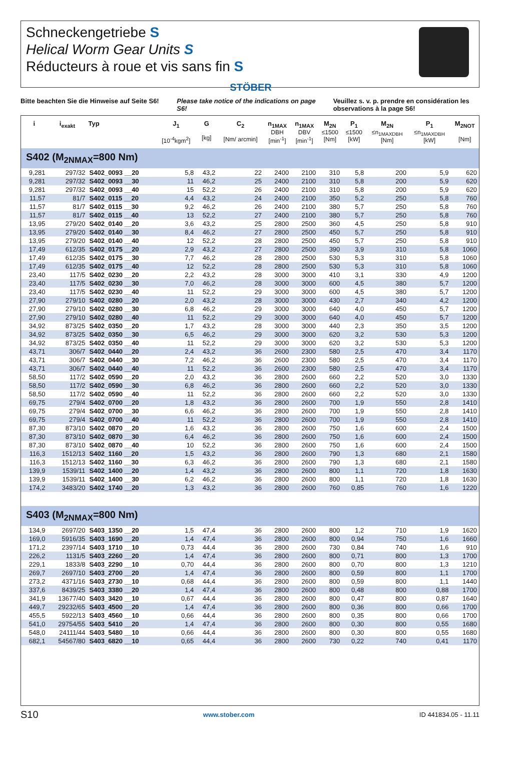Schneckengetriebe S
Helical Worm Gear Units S
Réducteurs à roue et vis sans fin S
STÖBER
Bitte beachten Sie die Hinweise auf Seite S6!
Please take notice of the indications on page S6!
Veuillez s. v. p. prendre en considération les observations à la page S6!
| i | i<sub>exakt</sub> | Typ | J<sub>1</sub> [10<sup>-4</sup>kgm<sup>2</sup>] | G [kg] | C<sub>2</sub> [Nm/ arcmin] | n<sub>1MAX</sub> DBH [min<sup>-1</sup>] | n<sub>1MAX</sub> DBV [min<sup>-1</sup>] | M<sub>2N</sub> ≤1500 [Nm] | P<sub>1</sub> ≤1500 [kW] | M<sub>2N</sub> ≤n<sub>1MAXDBH</sub> [Nm] | P<sub>1</sub> ≤n<sub>1MAXDBH</sub> [kW] | M<sub>2NOT</sub> [Nm] |
| --- | --- | --- | --- | --- | --- | --- | --- | --- | --- | --- | --- | --- |
| S402 (M<sub>2NMAX</sub>=800 Nm) | | | | | | | | | | | | |
| 9,281 | 297/32 | S402_0093 __20 | 5,8 | 43,2 | 22 | 2400 | 2100 | 310 | 5,8 | 200 | 5,9 | 620 |
| 9,281 | 297/32 | S402_0093 __30 | 11 | 46,2 | 25 | 2400 | 2100 | 310 | 5,8 | 200 | 5,9 | 620 |
| 9,281 | 297/32 | S402_0093 __40 | 15 | 52,2 | 26 | 2400 | 2100 | 310 | 5,8 | 200 | 5,9 | 620 |
| 11,57 | 81/7 | S402_0115 __20 | 4,4 | 43,2 | 24 | 2400 | 2100 | 350 | 5,2 | 250 | 5,8 | 760 |
| 11,57 | 81/7 | S402_0115 __30 | 9,2 | 46,2 | 26 | 2400 | 2100 | 380 | 5,7 | 250 | 5,8 | 760 |
| 11,57 | 81/7 | S402_0115 __40 | 13 | 52,2 | 27 | 2400 | 2100 | 380 | 5,7 | 250 | 5,8 | 760 |
| 13,95 | 279/20 | S402_0140 __20 | 3,6 | 43,2 | 25 | 2800 | 2500 | 360 | 4,5 | 250 | 5,8 | 910 |
| 13,95 | 279/20 | S402_0140 __30 | 8,4 | 46,2 | 27 | 2800 | 2500 | 450 | 5,7 | 250 | 5,8 | 910 |
| 13,95 | 279/20 | S402_0140 __40 | 12 | 52,2 | 28 | 2800 | 2500 | 450 | 5,7 | 250 | 5,8 | 910 |
| 17,49 | 612/35 | S402_0175 __20 | 2,9 | 43,2 | 27 | 2800 | 2500 | 390 | 3,9 | 310 | 5,8 | 1060 |
| 17,49 | 612/35 | S402_0175 __30 | 7,7 | 46,2 | 28 | 2800 | 2500 | 530 | 5,3 | 310 | 5,8 | 1060 |
| 17,49 | 612/35 | S402_0175 __40 | 12 | 52,2 | 28 | 2800 | 2500 | 530 | 5,3 | 310 | 5,8 | 1060 |
| 23,40 | 117/5 | S402_0230 __20 | 2,2 | 43,2 | 28 | 3000 | 3000 | 410 | 3,1 | 330 | 4,9 | 1200 |
| 23,40 | 117/5 | S402_0230 __30 | 7,0 | 46,2 | 28 | 3000 | 3000 | 600 | 4,5 | 380 | 5,7 | 1200 |
| 23,40 | 117/5 | S402_0230 __40 | 11 | 52,2 | 29 | 3000 | 3000 | 600 | 4,5 | 380 | 5,7 | 1200 |
| 27,90 | 279/10 | S402_0280 __20 | 2,0 | 43,2 | 28 | 3000 | 3000 | 430 | 2,7 | 340 | 4,2 | 1200 |
| 27,90 | 279/10 | S402_0280 __30 | 6,8 | 46,2 | 29 | 3000 | 3000 | 640 | 4,0 | 450 | 5,7 | 1200 |
| 27,90 | 279/10 | S402_0280 __40 | 11 | 52,2 | 29 | 3000 | 3000 | 640 | 4,0 | 450 | 5,7 | 1200 |
| 34,92 | 873/25 | S402_0350 __20 | 1,7 | 43,2 | 28 | 3000 | 3000 | 440 | 2,3 | 350 | 3,5 | 1200 |
| 34,92 | 873/25 | S402_0350 __30 | 6,5 | 46,2 | 29 | 3000 | 3000 | 620 | 3,2 | 530 | 5,3 | 1200 |
| 34,92 | 873/25 | S402_0350 __40 | 11 | 52,2 | 29 | 3000 | 3000 | 620 | 3,2 | 530 | 5,3 | 1200 |
| 43,71 | 306/7 | S402_0440 __20 | 2,4 | 43,2 | 36 | 2600 | 2300 | 580 | 2,5 | 470 | 3,4 | 1170 |
| 43,71 | 306/7 | S402_0440 __30 | 7,2 | 46,2 | 36 | 2600 | 2300 | 580 | 2,5 | 470 | 3,4 | 1170 |
| 43,71 | 306/7 | S402_0440 __40 | 11 | 52,2 | 36 | 2600 | 2300 | 580 | 2,5 | 470 | 3,4 | 1170 |
| 58,50 | 117/2 | S402_0590 __20 | 2,0 | 43,2 | 36 | 2800 | 2600 | 660 | 2,2 | 520 | 3,0 | 1330 |
| 58,50 | 117/2 | S402_0590 __30 | 6,8 | 46,2 | 36 | 2800 | 2600 | 660 | 2,2 | 520 | 3,0 | 1330 |
| 58,50 | 117/2 | S402_0590 __40 | 11 | 52,2 | 36 | 2800 | 2600 | 660 | 2,2 | 520 | 3,0 | 1330 |
| 69,75 | 279/4 | S402_0700 __20 | 1,8 | 43,2 | 36 | 2800 | 2600 | 700 | 1,9 | 550 | 2,8 | 1410 |
| 69,75 | 279/4 | S402_0700 __30 | 6,6 | 46,2 | 36 | 2800 | 2600 | 700 | 1,9 | 550 | 2,8 | 1410 |
| 69,75 | 279/4 | S402_0700 __40 | 11 | 52,2 | 36 | 2800 | 2600 | 700 | 1,9 | 550 | 2,8 | 1410 |
| 87,30 | 873/10 | S402_0870 __20 | 1,6 | 43,2 | 36 | 2800 | 2600 | 750 | 1,6 | 600 | 2,4 | 1500 |
| 87,30 | 873/10 | S402_0870 __30 | 6,4 | 46,2 | 36 | 2800 | 2600 | 750 | 1,6 | 600 | 2,4 | 1500 |
| 87,30 | 873/10 | S402_0870 __40 | 10 | 52,2 | 36 | 2800 | 2600 | 750 | 1,6 | 600 | 2,4 | 1500 |
| 116,3 | 1512/13 | S402_1160 __20 | 1,5 | 43,2 | 36 | 2800 | 2600 | 790 | 1,3 | 680 | 2,1 | 1580 |
| 116,3 | 1512/13 | S402_1160 __30 | 6,3 | 46,2 | 36 | 2800 | 2600 | 790 | 1,3 | 680 | 2,1 | 1580 |
| 139,9 | 1539/11 | S402_1400 __20 | 1,4 | 43,2 | 36 | 2800 | 2600 | 800 | 1,1 | 720 | 1,8 | 1630 |
| 139,9 | 1539/11 | S402_1400 __30 | 6,2 | 46,2 | 36 | 2800 | 2600 | 800 | 1,1 | 720 | 1,8 | 1630 |
| 174,2 | 3483/20 | S402_1740 __20 | 1,3 | 43,2 | 36 | 2800 | 2600 | 760 | 0,85 | 760 | 1,6 | 1220 |
| S403 (M<sub>2NMAX</sub>=800 Nm) | | | | | | | | | | | | |
| 134,9 | 2697/20 | S403_1350 __20 | 1,5 | 47,4 | 36 | 2800 | 2600 | 800 | 1,2 | 710 | 1,9 | 1620 |
| 169,0 | 5916/35 | S403_1690 __20 | 1,4 | 47,4 | 36 | 2800 | 2600 | 800 | 0,94 | 750 | 1,6 | 1660 |
| 171,2 | 2397/14 | S403_1710 __10 | 0,73 | 44,4 | 36 | 2800 | 2600 | 730 | 0,84 | 740 | 1,6 | 910 |
| 226,2 | 1131/5 | S403_2260 __20 | 1,4 | 47,4 | 36 | 2800 | 2600 | 800 | 0,71 | 800 | 1,3 | 1700 |
| 229,1 | 1833/8 | S403_2290 __10 | 0,70 | 44,4 | 36 | 2800 | 2600 | 800 | 0,70 | 800 | 1,3 | 1210 |
| 269,7 | 2697/10 | S403_2700 __20 | 1,4 | 47,4 | 36 | 2800 | 2600 | 800 | 0,59 | 800 | 1,1 | 1700 |
| 273,2 | 4371/16 | S403_2730 __10 | 0,68 | 44,4 | 36 | 2800 | 2600 | 800 | 0,59 | 800 | 1,1 | 1440 |
| 337,6 | 8439/25 | S403_3380 __20 | 1,4 | 47,4 | 36 | 2800 | 2600 | 800 | 0,48 | 800 | 0,88 | 1700 |
| 341,9 | 13677/40 | S403_3420 __10 | 0,67 | 44,4 | 36 | 2800 | 2600 | 800 | 0,47 | 800 | 0,87 | 1640 |
| 449,7 | 29232/65 | S403_4500 __20 | 1,4 | 47,4 | 36 | 2800 | 2600 | 800 | 0,36 | 800 | 0,66 | 1700 |
| 455,5 | 5922/13 | S403_4560 __10 | 0,66 | 44,4 | 36 | 2800 | 2600 | 800 | 0,35 | 800 | 0,66 | 1700 |
| 541,0 | 29754/55 | S403_5410 __20 | 1,4 | 47,4 | 36 | 2800 | 2600 | 800 | 0,30 | 800 | 0,55 | 1680 |
| 548,0 | 24111/44 | S403_5480 __10 | 0,66 | 44,4 | 36 | 2800 | 2600 | 800 | 0,30 | 800 | 0,55 | 1680 |
| 682,1 | 54567/80 | S403_6820 __10 | 0,65 | 44,4 | 36 | 2800 | 2600 | 730 | 0,22 | 740 | 0,41 | 1170 |
S10 www.stober.com ID 441834.05 - 11.11